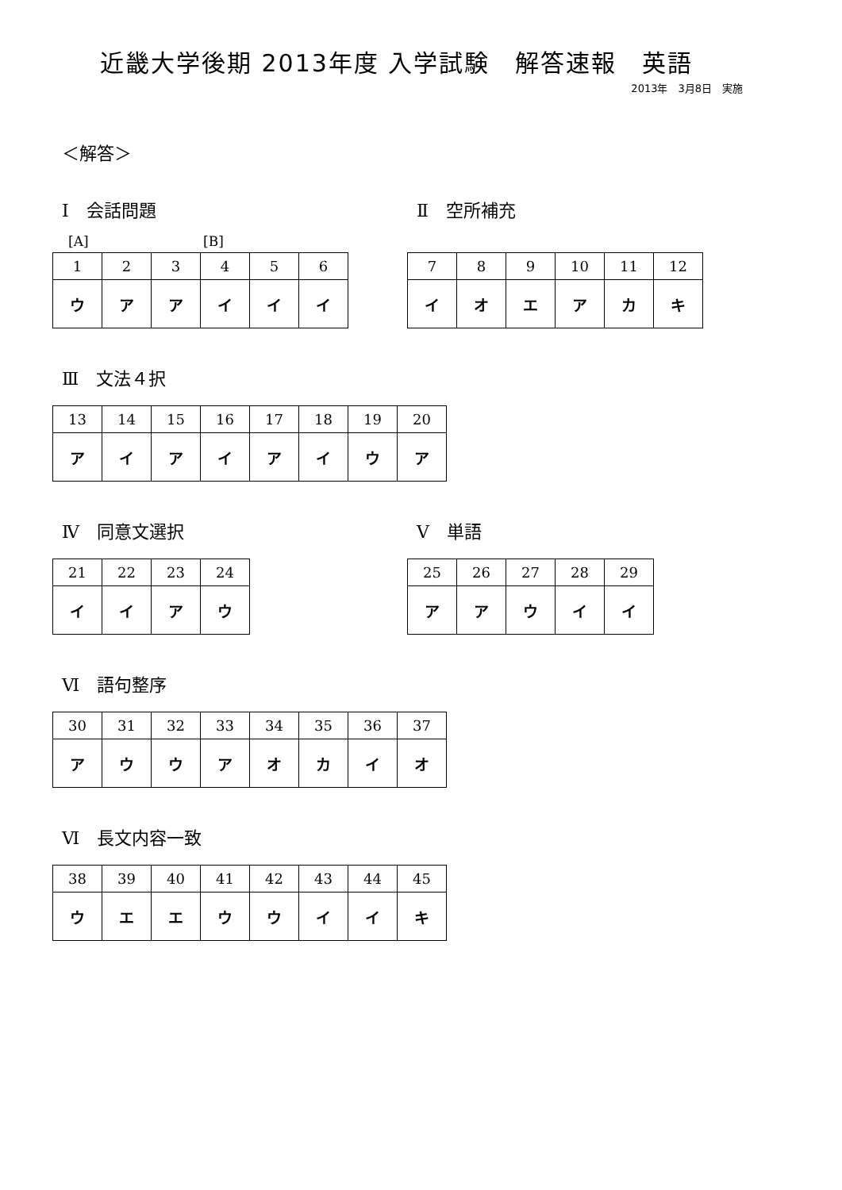近畿大学後期 2013年度 入学試験　解答速報　英語
2013年　3月8日　実施
＜解答＞
Ⅰ　会話問題
[A] [B]
| 1 | 2 | 3 | 4 | 5 | 6 |
| ウ | ア | ア | イ | イ | イ |
Ⅱ　空所補充
| 7 | 8 | 9 | 10 | 11 | 12 |
| イ | オ | エ | ア | カ | キ |
Ⅲ　文法４択
| 13 | 14 | 15 | 16 | 17 | 18 | 19 | 20 |
| ア | イ | ア | イ | ア | イ | ウ | ア |
Ⅳ　同意文選択
| 21 | 22 | 23 | 24 |
| イ | イ | ア | ウ |
Ⅴ　単語
| 25 | 26 | 27 | 28 | 29 |
| ア | ア | ウ | イ | イ |
Ⅵ　語句整序
| 30 | 31 | 32 | 33 | 34 | 35 | 36 | 37 |
| ア | ウ | ウ | ア | オ | カ | イ | オ |
Ⅵ　長文内容一致
| 38 | 39 | 40 | 41 | 42 | 43 | 44 | 45 |
| ウ | エ | エ | ウ | ウ | イ | イ | キ |